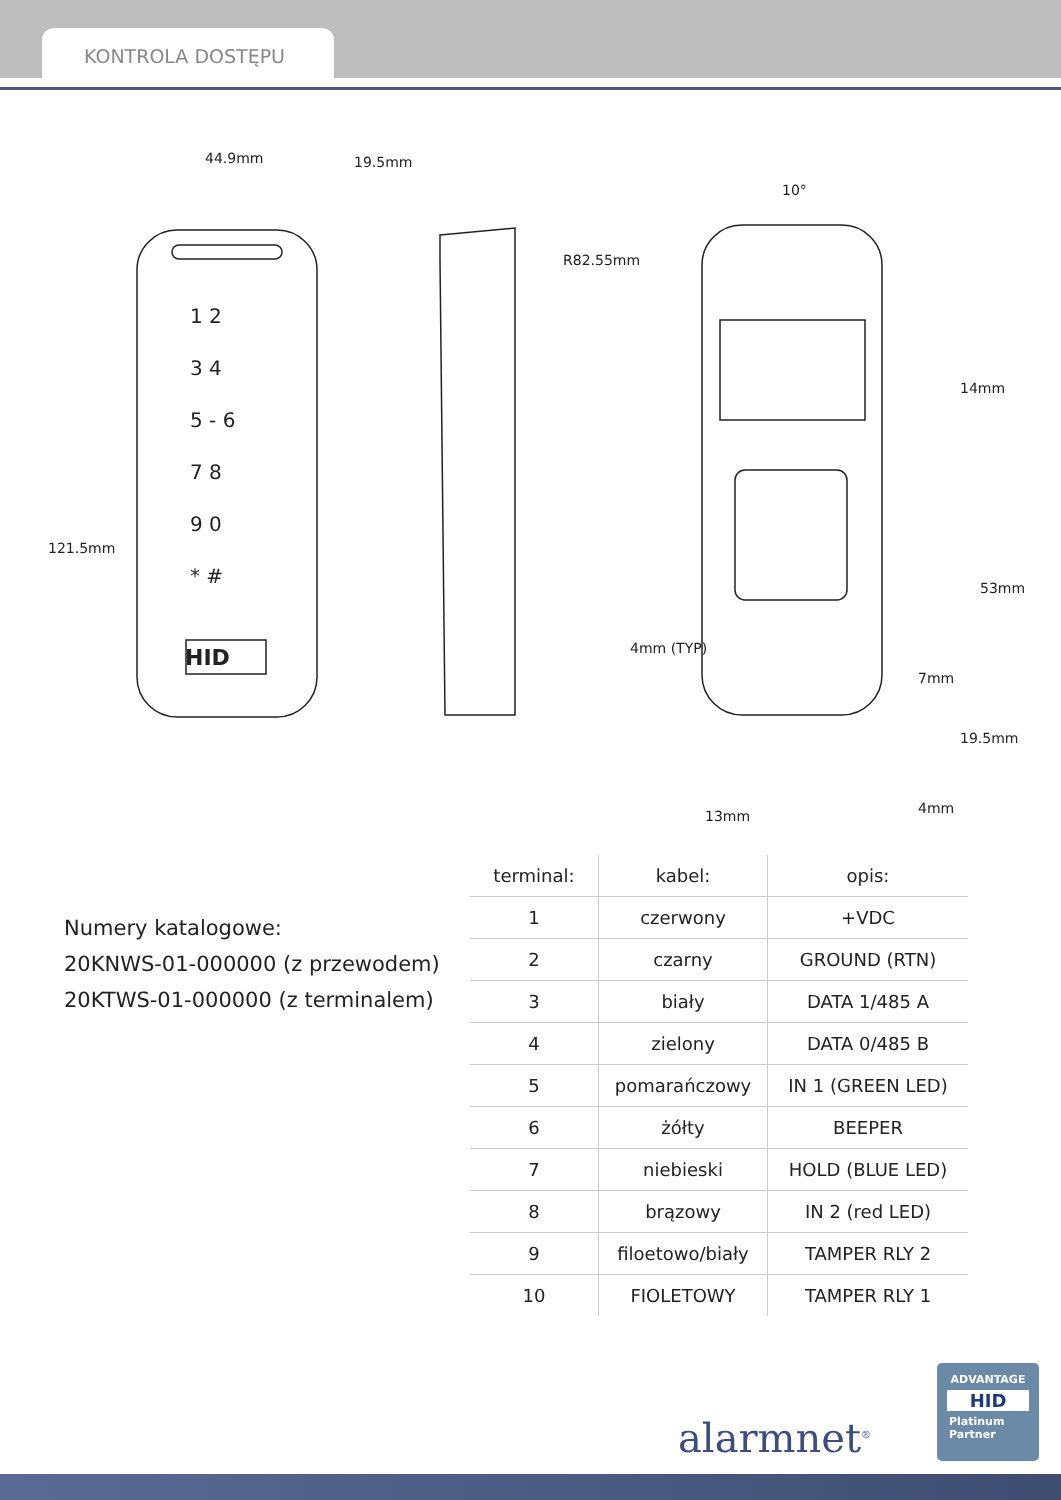KONTROLA DOSTĘPU
44.9mm 19.5mm
121.5mm
10°
R82.55mm
14mm
53mm
4mm (TYP)
7mm
19.5mm
13mm 4mm
HID
1 2
3 4
5 - 6
7 8
9 0
* #
Numery katalogowe:
20KNWS-01-000000 (z przewodem)
20KTWS-01-000000 (z terminalem)
| terminal: | kabel: | opis: |
| --- | --- | --- |
| 1 | czerwony | +VDC |
| 2 | czarny | GROUND (RTN) |
| 3 | biały | DATA 1/485 A |
| 4 | zielony | DATA 0/485 B |
| 5 | pomarańczowy | IN 1 (GREEN LED) |
| 6 | żółty | BEEPER |
| 7 | niebieski | HOLD (BLUE LED) |
| 8 | brązowy | IN 2 (red LED) |
| 9 | filoetowo/biały | TAMPER RLY 2 |
| 10 | FIOLETOWY | TAMPER RLY 1 |
alarmnet<sup>®</sup>
ADVANTAGE
HID
Platinum
Partner